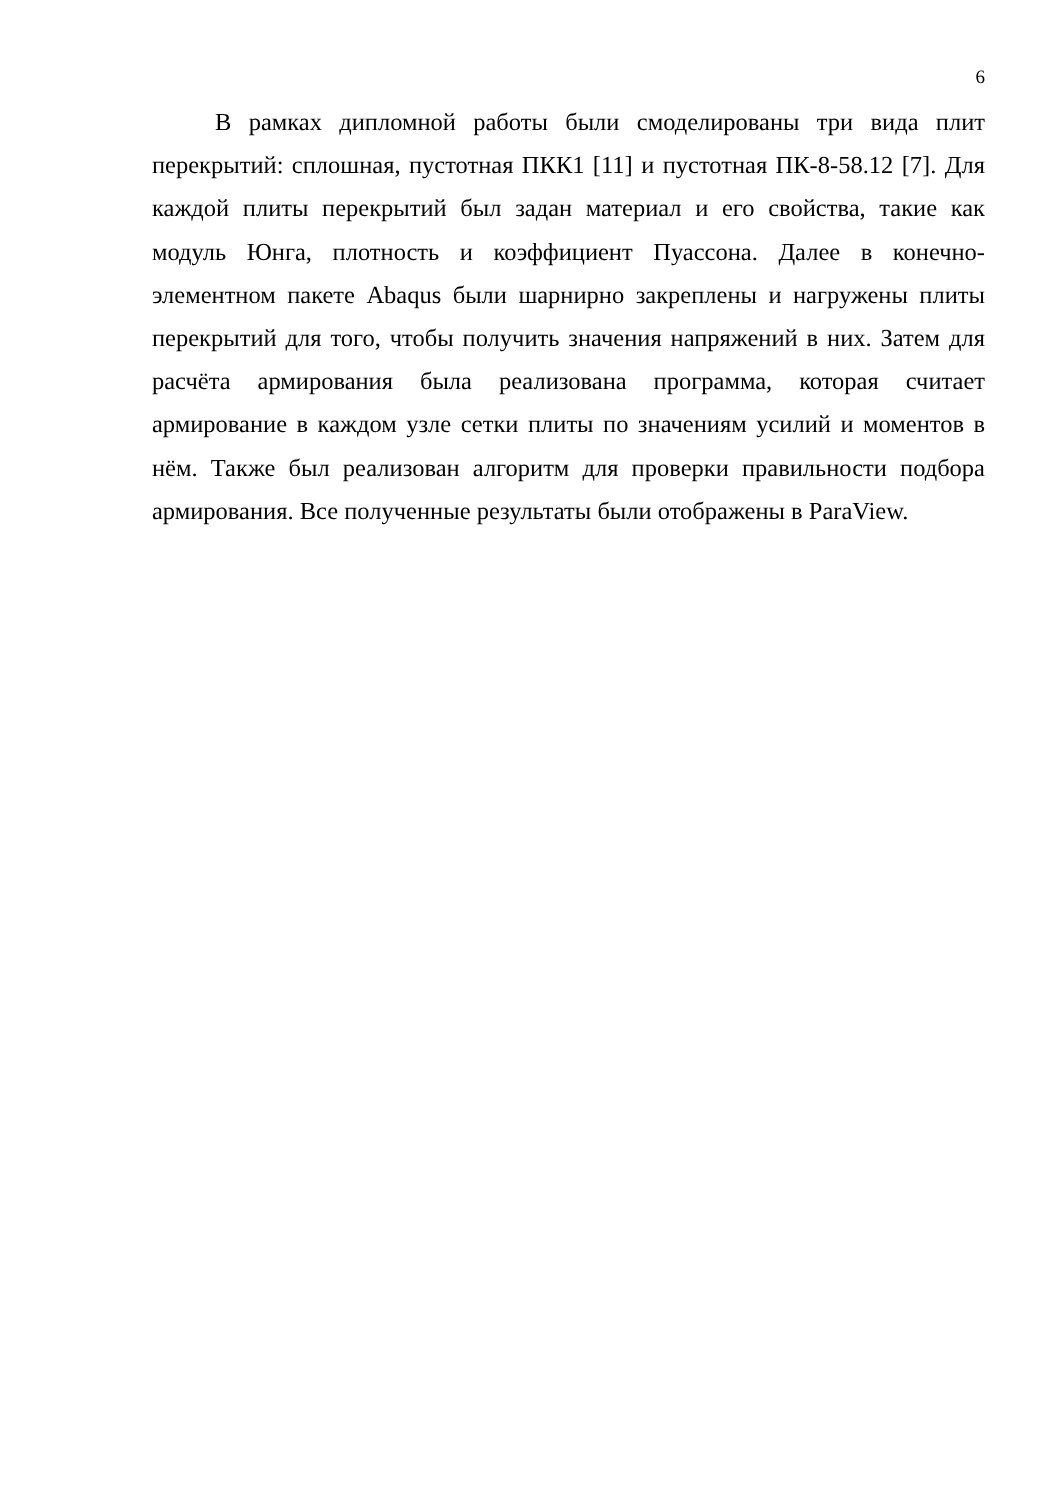6
В рамках дипломной работы были смоделированы три вида плит перекрытий: сплошная, пустотная ПКК1 [11] и пустотная ПК-8-58.12 [7]. Для каждой плиты перекрытий был задан материал и его свойства, такие как модуль Юнга, плотность и коэффициент Пуассона. Далее в конечно-элементном пакете Abaqus были шарнирно закреплены и нагружены плиты перекрытий для того, чтобы получить значения напряжений в них. Затем для расчёта армирования была реализована программа, которая считает армирование в каждом узле сетки плиты по значениям усилий и моментов в нём. Также был реализован алгоритм для проверки правильности подбора армирования. Все полученные результаты были отображены в ParaView.